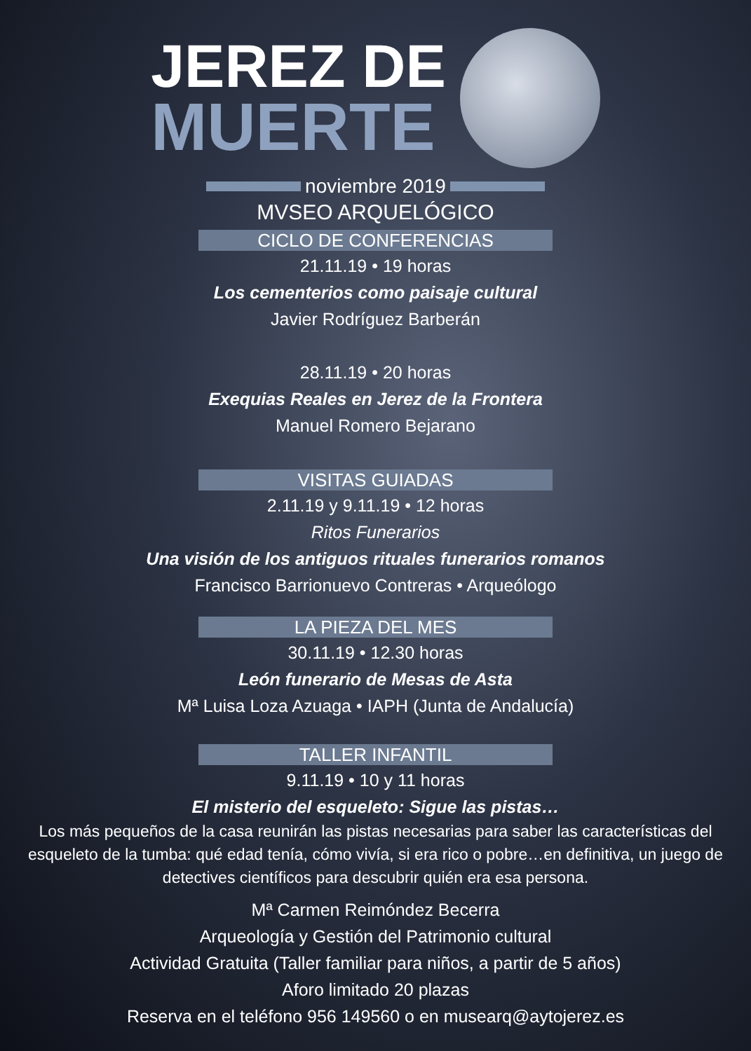JEREZ DE
MUERTE
noviembre 2019
MVSEO ARQUELÓGICO
CICLO DE CONFERENCIAS
21.11.19 • 19 horas
Los cementerios como paisaje cultural
Javier Rodríguez Barberán
28.11.19 • 20 horas
Exequias Reales en Jerez de la Frontera
Manuel Romero Bejarano
VISITAS GUIADAS
2.11.19 y 9.11.19 • 12 horas
Ritos Funerarios
Una visión de los antiguos rituales funerarios romanos
Francisco Barrionuevo Contreras • Arqueólogo
LA PIEZA DEL MES
30.11.19 • 12.30 horas
León funerario de Mesas de Asta
Mª Luisa Loza Azuaga • IAPH (Junta de Andalucía)
TALLER INFANTIL
9.11.19 • 10 y 11 horas
El misterio del esqueleto: Sigue las pistas…
Los más pequeños de la casa reunirán las pistas necesarias para saber las características del esqueleto de la tumba: qué edad tenía, cómo vivía, si era rico o pobre…en definitiva, un juego de detectives científicos para descubrir quién era esa persona.
Mª Carmen Reimóndez Becerra
Arqueología y Gestión del Patrimonio cultural
Actividad Gratuita (Taller familiar para niños, a partir de 5 años)
Aforo limitado 20 plazas
Reserva en el teléfono 956 149560 o en musearq@aytojerez.es